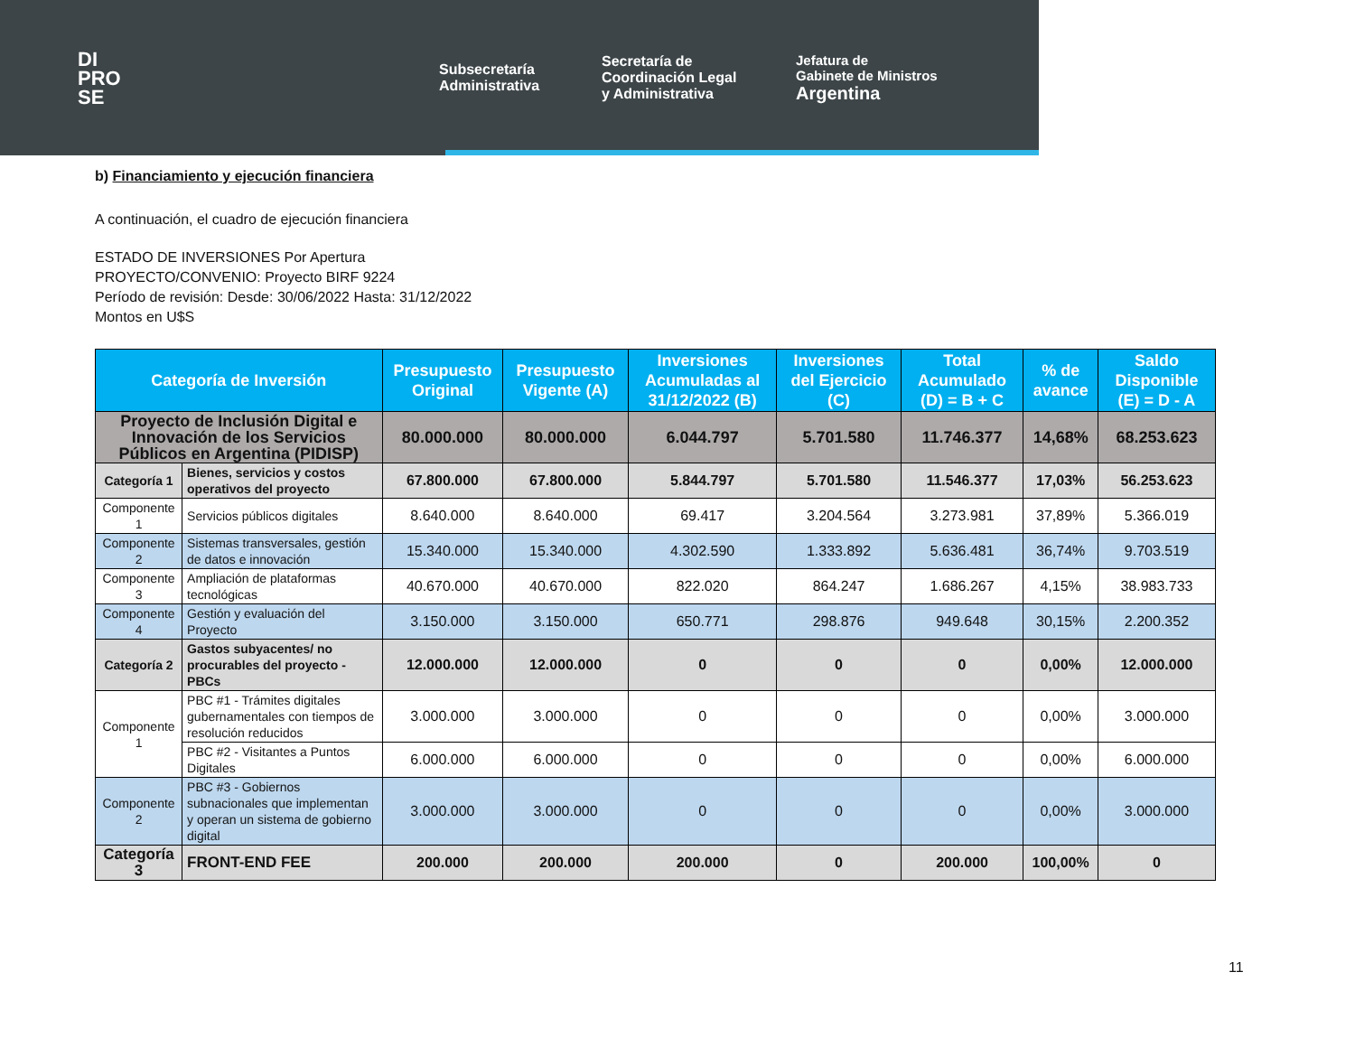DI
PRO
SE
Subsecretaría
Administrativa
Secretaría de
Coordinación Legal
y Administrativa
Jefatura de
Gabinete de Ministros
Argentina
b) Financiamiento y ejecución financiera
A continuación, el cuadro de ejecución financiera
ESTADO DE INVERSIONES Por Apertura
PROYECTO/CONVENIO: Proyecto BIRF 9224
Período de revisión: Desde: 30/06/2022 Hasta: 31/12/2022
Montos en U$S
| Categoría de Inversión | | Presupuesto Original | Presupuesto Vigente (A) | Inversiones Acumuladas al 31/12/2022 (B) | Inversiones del Ejercicio (C) | Total Acumulado (D) = B + C | % de avance | Saldo Disponible (E) = D - A |
| --- | --- | --- | --- | --- | --- | --- | --- | --- |
| Proyecto de Inclusión Digital e Innovación de los Servicios Públicos en Argentina (PIDISP) | | 80.000.000 | 80.000.000 | 6.044.797 | 5.701.580 | 11.746.377 | 14,68% | 68.253.623 |
| Categoría 1 | Bienes, servicios y costos operativos del proyecto | 67.800.000 | 67.800.000 | 5.844.797 | 5.701.580 | 11.546.377 | 17,03% | 56.253.623 |
| Componente 1 | Servicios públicos digitales | 8.640.000 | 8.640.000 | 69.417 | 3.204.564 | 3.273.981 | 37,89% | 5.366.019 |
| Componente 2 | Sistemas transversales, gestión de datos e innovación | 15.340.000 | 15.340.000 | 4.302.590 | 1.333.892 | 5.636.481 | 36,74% | 9.703.519 |
| Componente 3 | Ampliación de plataformas tecnológicas | 40.670.000 | 40.670.000 | 822.020 | 864.247 | 1.686.267 | 4,15% | 38.983.733 |
| Componente 4 | Gestión y evaluación del Proyecto | 3.150.000 | 3.150.000 | 650.771 | 298.876 | 949.648 | 30,15% | 2.200.352 |
| Categoría 2 | Gastos subyacentes/ no procurables del proyecto - PBCs | 12.000.000 | 12.000.000 | 0 | 0 | 0 | 0,00% | 12.000.000 |
| Componente 1 | PBC #1 - Trámites digitales gubernamentales con tiempos de resolución reducidos | 3.000.000 | 3.000.000 | 0 | 0 | 0 | 0,00% | 3.000.000 |
| | PBC #2 - Visitantes a Puntos Digitales | 6.000.000 | 6.000.000 | 0 | 0 | 0 | 0,00% | 6.000.000 |
| Componente 2 | PBC #3 - Gobiernos subnacionales que implementan y operan un sistema de gobierno digital | 3.000.000 | 3.000.000 | 0 | 0 | 0 | 0,00% | 3.000.000 |
| Categoría 3 | FRONT-END FEE | 200.000 | 200.000 | 200.000 | 0 | 200.000 | 100,00% | 0 |
11